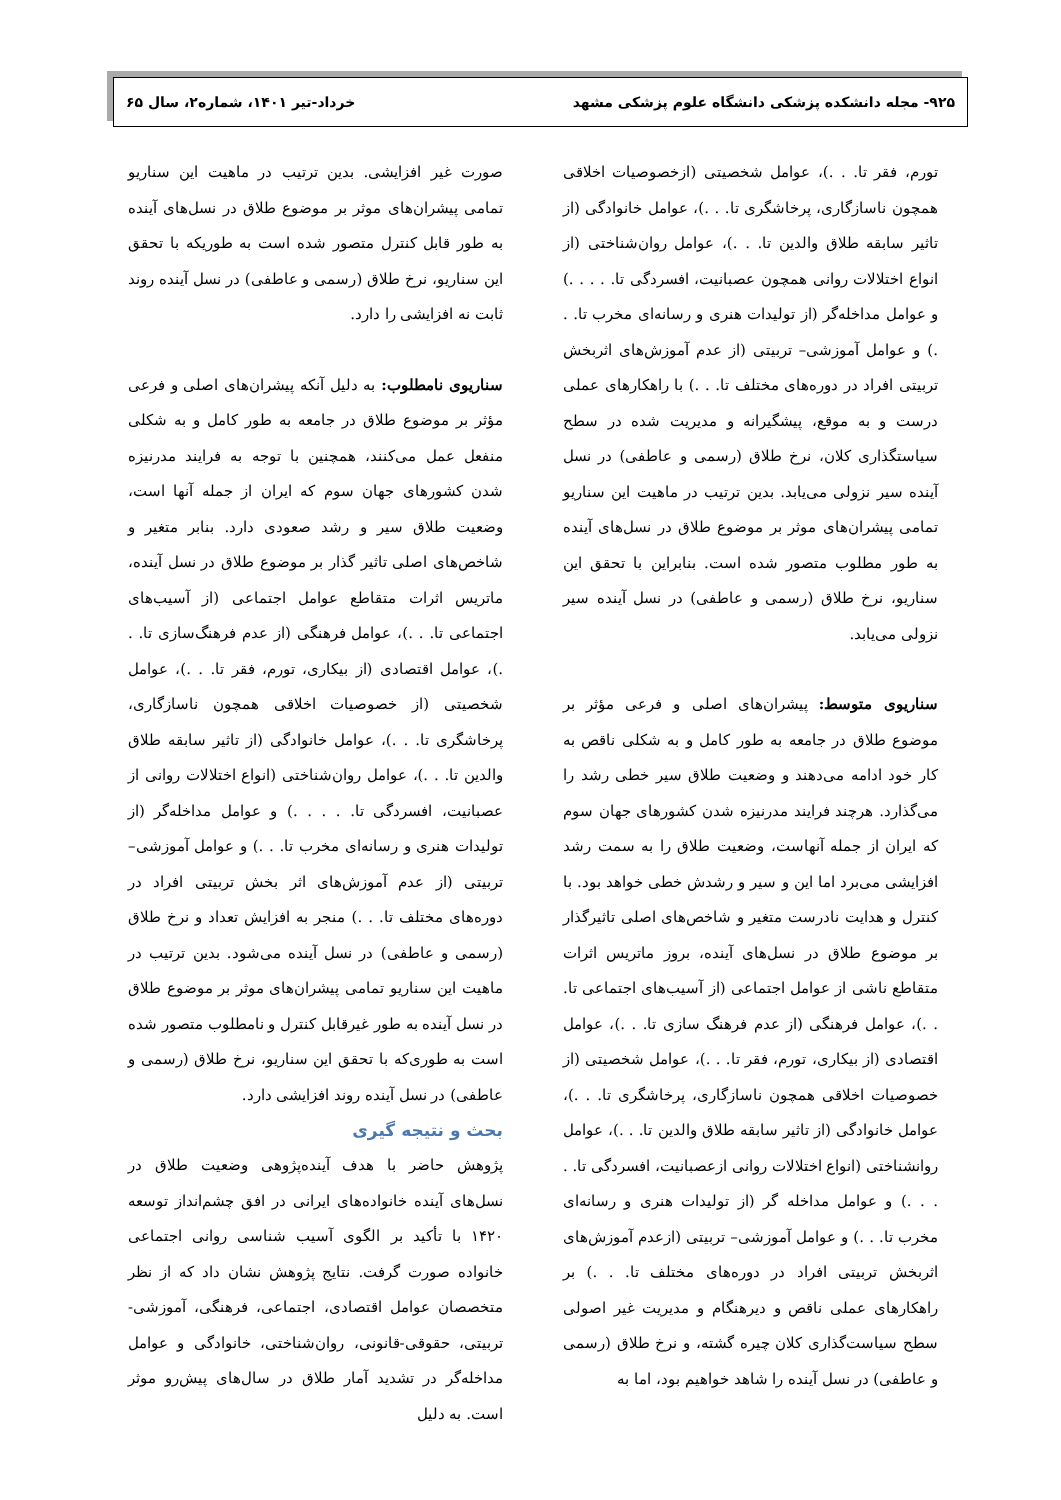۹۲۵- مجله دانشکده پزشکی دانشگاه علوم پزشکی مشهد خرداد-تیر ۱۴۰۱، شماره۲، سال ۶۵
تورم، فقر تا. . .)، عوامل شخصیتی (ازخصوصیات اخلاقی همچون ناسازگاری، پرخاشگری تا. . .)، عوامل خانوادگی (از تاثیر سابقه طلاق والدین تا. . .)، عوامل روان‌شناختی (از انواع اختلالات روانی همچون عصبانیت، افسردگی تا. . . . .) و عوامل مداخله‌گر (از تولیدات هنری و رسانه‌ای مخرب تا. . .) و عوامل آموزشی– تربیتی (از عدم آموزش‌های اثربخش تربیتی افراد در دوره‌های مختلف تا. . .) با راهکارهای عملی درست و به موقع، پیشگیرانه و مدیریت شده در سطح سیاستگذاری کلان، نرخ طلاق (رسمی و عاطفی) در نسل آینده سیر نزولی می‌یابد. بدین ترتیب در ماهیت این سناریو تمامی پیشران‌های موثر بر موضوع طلاق در نسل‌های آینده به طور مطلوب متصور شده است. بنابراین با تحقق این سناریو، نرخ طلاق (رسمی و عاطفی) در نسل آینده سیر نزولی می‌یابد.
سناریوی متوسط: پیشران‌های اصلی و فرعی مؤثر بر موضوع طلاق در جامعه به طور کامل و به شکلی ناقص به کار خود ادامه می‌دهند و وضعیت طلاق سیر خطی رشد را می‌گذارد. هرچند فرایند مدرنیزه شدن کشورهای جهان سوم که ایران از جمله آنهاست، وضعیت طلاق را به سمت رشد افزایشی می‌برد اما این و سیر و رشدش خطی خواهد بود. با کنترل و هدایت نادرست متغیر و شاخص‌های اصلی تاثیرگذار بر موضوع طلاق در نسل‌های آینده، بروز ماتریس اثرات متقاطع ناشی از عوامل اجتماعی (از آسیب‌های اجتماعی تا. . .)، عوامل فرهنگی (از عدم فرهنگ سازی تا. . .)، عوامل اقتصادی (از بیکاری، تورم، فقر تا. . .)، عوامل شخصیتی (از خصوصیات اخلاقی همچون ناسازگاری، پرخاشگری تا. . .)، عوامل خانوادگی (از تاثیر سابقه طلاق والدین تا. . .)، عوامل روانشناختی (انواع اختلالات روانی ازعصبانیت، افسردگی تا. . . . .) و عوامل مداخله گر (از تولیدات هنری و رسانه‌ای مخرب تا. . .) و عوامل آموزشی– تربیتی (ازعدم آموزش‌های اثربخش تربیتی افراد در دوره‌های مختلف تا. . .) بر راهکارهای عملی ناقص و دیرهنگام و مدیریت غیر اصولی سطح سیاست‌گذاری کلان چیره گشته، و نرخ طلاق (رسمی و عاطفی) در نسل آینده را شاهد خواهیم بود، اما به
صورت غیر افزایشی. بدین ترتیب در ماهیت این سناریو تمامی پیشران‌های موثر بر موضوع طلاق در نسل‌های آینده به طور قابل کنترل متصور شده است به طوریکه با تحقق این سناریو، نرخ طلاق (رسمی و عاطفی) در نسل آینده روند ثابت نه افزایشی را دارد.
سناریوی نامطلوب: به دلیل آنکه پیشران‌های اصلی و فرعی مؤثر بر موضوع طلاق در جامعه به طور کامل و به شکلی منفعل عمل می‌کنند، همچنین با توجه به فرایند مدرنیزه شدن کشورهای جهان سوم که ایران از جمله آنها است، وضعیت طلاق سیر و رشد صعودی دارد. بنابر متغیر و شاخص‌های اصلی تاثیر گذار بر موضوع طلاق در نسل آینده، ماتریس اثرات متقاطع عوامل اجتماعی (از آسیب‌های اجتماعی تا. . .)، عوامل فرهنگی (از عدم فرهنگ‌سازی تا. . .)، عوامل اقتصادی (از بیکاری، تورم، فقر تا. . .)، عوامل شخصیتی (از خصوصیات اخلاقی همچون ناسازگاری، پرخاشگری تا. . .)، عوامل خانوادگی (از تاثیر سابقه طلاق والدین تا. . .)، عوامل روان‌شناختی (انواع اختلالات روانی از عصبانیت، افسردگی تا. . . . .) و عوامل مداخله‌گر (از تولیدات هنری و رسانه‌ای مخرب تا. . .) و عوامل آموزشی– تربیتی (از عدم آموزش‌های اثر بخش تربیتی افراد در دوره‌های مختلف تا. . .) منجر به افزایش تعداد و نرخ طلاق (رسمی و عاطفی) در نسل آینده می‌شود. بدین ترتیب در ماهیت این سناریو تمامی پیشران‌های موثر بر موضوع طلاق در نسل آینده به طور غیرقابل کنترل و نامطلوب متصور شده است به طوری‌که با تحقق این سناریو، نرخ طلاق (رسمی و عاطفی) در نسل آینده روند افزایشی دارد.
بحث و نتیجه گیری
پژوهش حاضر با هدف آینده‌پژوهی وضعیت طلاق در نسل‌های آینده خانواده‌های ایرانی در افق چشم‌انداز توسعه ۱۴۲۰ با تأکید بر الگوی آسیب شناسی روانی اجتماعی خانواده صورت گرفت. نتایج پژوهش نشان داد که از نظر متخصصان عوامل اقتصادی، اجتماعی، فرهنگی، آموزشی-تربیتی، حقوقی-قانونی، روان‌شناختی، خانوادگی و عوامل مداخله‌گر در تشدید آمار طلاق در سال‌های پیش‌رو موثر است. به دلیل